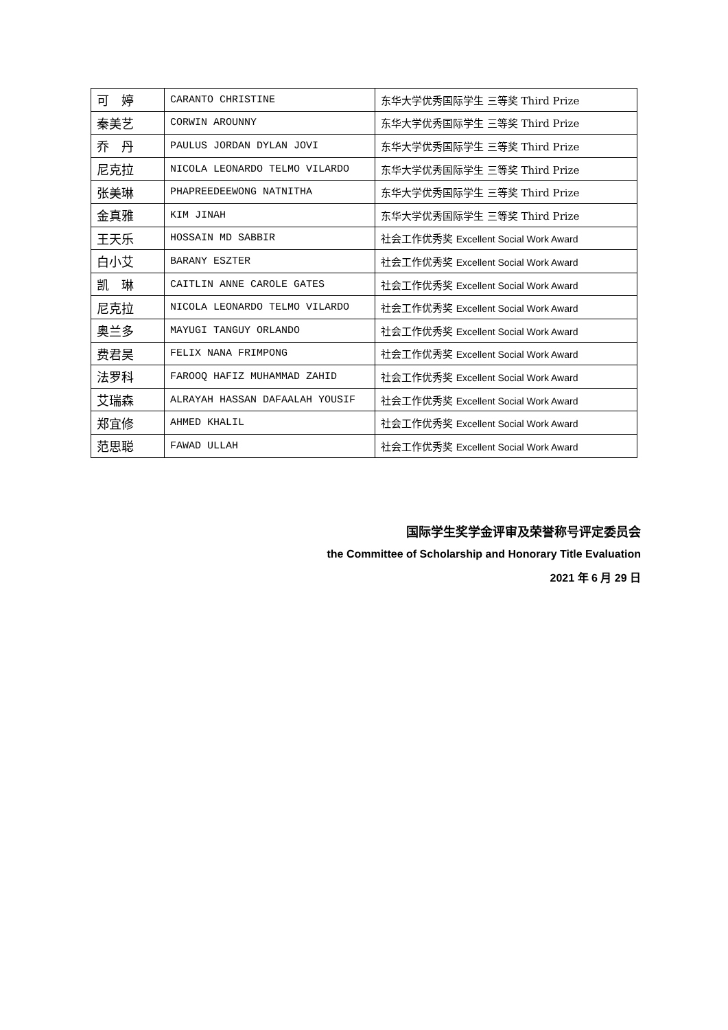| 可 婷 | CARANTO CHRISTINE | 东华大学优秀国际学生 三等奖 Third Prize |
| 秦美艺 | CORWIN AROUNNY | 东华大学优秀国际学生 三等奖 Third Prize |
| 乔 丹 | PAULUS JORDAN DYLAN JOVI | 东华大学优秀国际学生 三等奖 Third Prize |
| 尼克拉 | NICOLA LEONARDO TELMO VILARDO | 东华大学优秀国际学生 三等奖 Third Prize |
| 张美琳 | PHAPREEDEEWONG NATNITHA | 东华大学优秀国际学生 三等奖 Third Prize |
| 金真雅 | KIM JINAH | 东华大学优秀国际学生 三等奖 Third Prize |
| 王天乐 | HOSSAIN MD SABBIR | 社会工作优秀奖 Excellent Social Work Award |
| 白小艾 | BARANY ESZTER | 社会工作优秀奖 Excellent Social Work Award |
| 凯 琳 | CAITLIN ANNE CAROLE GATES | 社会工作优秀奖 Excellent Social Work Award |
| 尼克拉 | NICOLA LEONARDO TELMO VILARDO | 社会工作优秀奖 Excellent Social Work Award |
| 奥兰多 | MAYUGI TANGUY ORLANDO | 社会工作优秀奖 Excellent Social Work Award |
| 费君昊 | FELIX NANA FRIMPONG | 社会工作优秀奖 Excellent Social Work Award |
| 法罗科 | FAROOQ HAFIZ MUHAMMAD ZAHID | 社会工作优秀奖 Excellent Social Work Award |
| 艾瑞森 | ALRAYAH HASSAN DAFAALAH YOUSIF | 社会工作优秀奖 Excellent Social Work Award |
| 郑宜修 | AHMED KHALIL | 社会工作优秀奖 Excellent Social Work Award |
| 范思聪 | FAWAD ULLAH | 社会工作优秀奖 Excellent Social Work Award |
国际学生奖学金评审及荣誉称号评定委员会
the Committee of Scholarship and Honorary Title Evaluation
2021 年 6 月 29 日